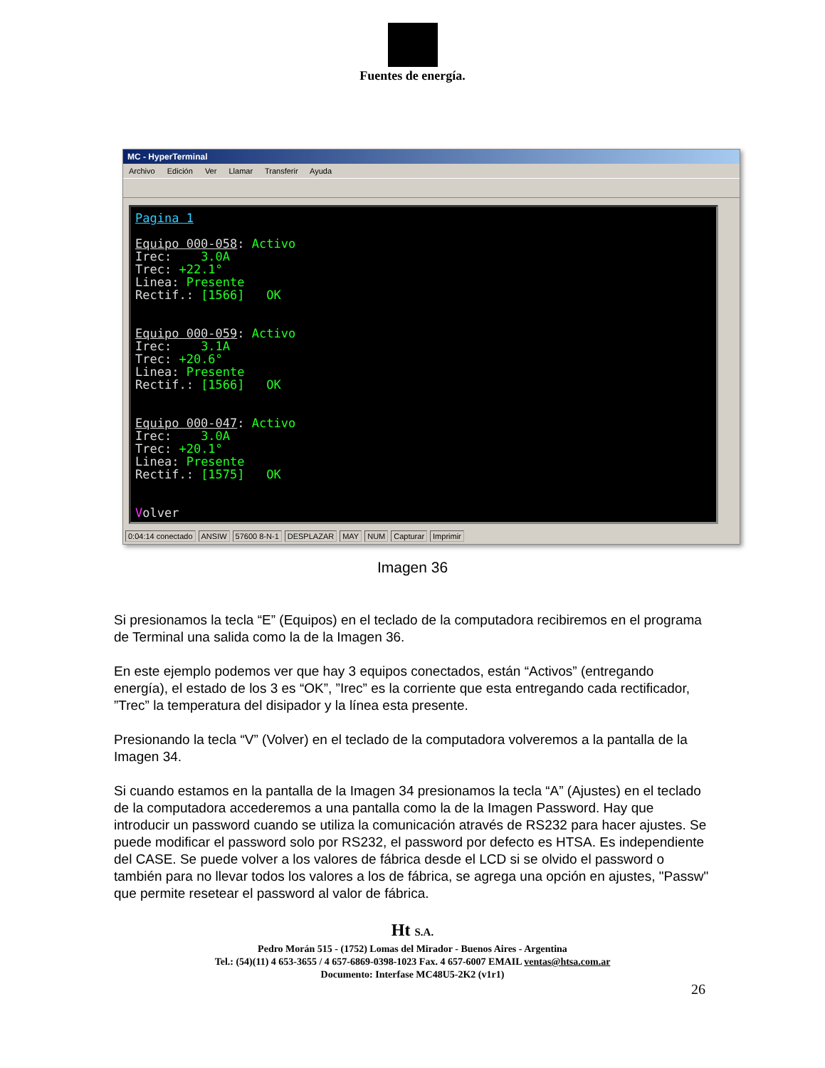Fuentes de energía.
MC - HyperTerminal
Archivo Edición Ver Llamar Transferir Ayuda
Pagina 1 Equipo 000-058: Activo Irec: 3.0A Trec: +22.1° Linea: Presente Rectif.: [1566] OK Equipo 000-059: Activo Irec: 3.1A Trec: +20.6° Linea: Presente Rectif.: [1566] OK Equipo 000-047: Activo Irec: 3.0A Trec: +20.1° Linea: Presente Rectif.: [1575] OK Volver
0:04:14 conectado ANSIW 57600 8-N-1 DESPLAZAR MAY NUM Capturar Imprimir
Imagen 36
Si presionamos la tecla “E” (Equipos) en el teclado de la computadora recibiremos en el programa de Terminal una salida como la de la Imagen 36.
En este ejemplo podemos ver que hay 3 equipos conectados, están “Activos” (entregando energía), el estado de los 3 es “OK”, ”Irec” es la corriente que esta entregando cada rectificador, ”Trec” la temperatura del disipador y la línea esta presente.
Presionando la tecla “V” (Volver) en el teclado de la computadora volveremos a la pantalla de la Imagen 34.
Si cuando estamos en la pantalla de la Imagen 34 presionamos la tecla “A” (Ajustes) en el teclado de la computadora accederemos a una pantalla como la de la Imagen Password. Hay que introducir un password cuando se utiliza la comunicación através de RS232 para hacer ajustes. Se puede modificar el password solo por RS232, el password por defecto es HTSA. Es independiente del CASE. Se puede volver a los valores de fábrica desde el LCD si se olvido el password o también para no llevar todos los valores a los de fábrica, se agrega una opción en ajustes, "Passw" que permite resetear el password al valor de fábrica.
Ht S.A.
Pedro Morán 515 - (1752) Lomas del Mirador - Buenos Aires - Argentina
Tel.: (54)(11) 4 653-3655 / 4 657-6869-0398-1023 Fax. 4 657-6007 EMAIL ventas@htsa.com.ar
Documento: Interfase MC48U5-2K2 (v1r1)
26